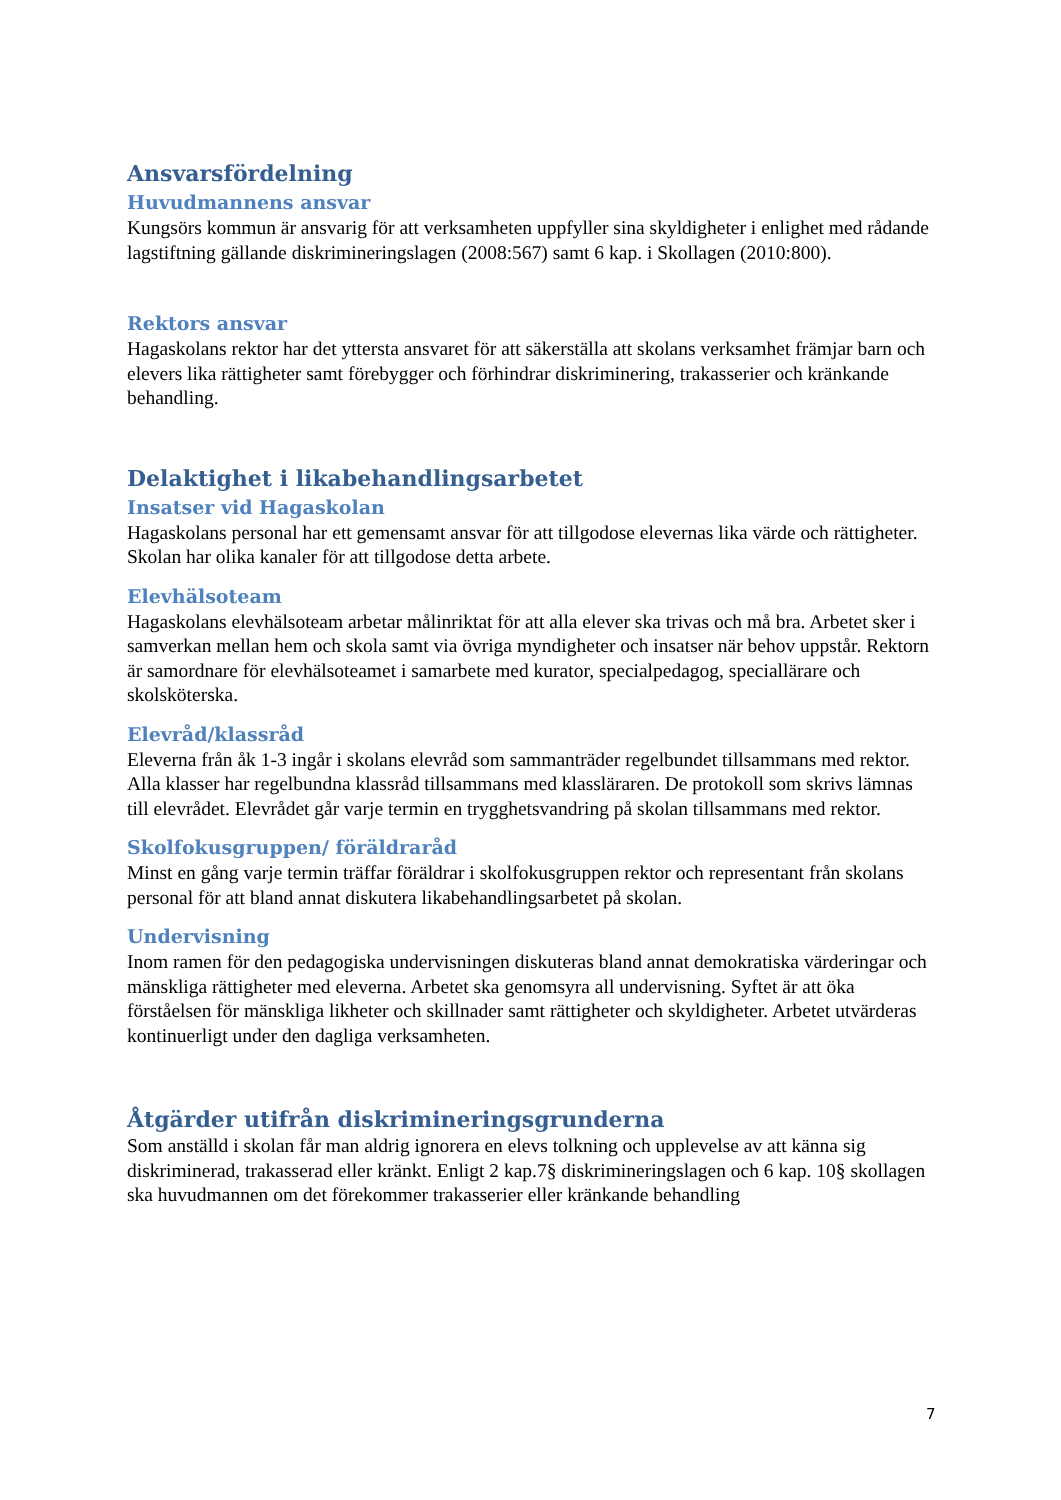Ansvarsfördelning
Huvudmannens ansvar
Kungsörs kommun är ansvarig för att verksamheten uppfyller sina skyldigheter i enlighet med rådande lagstiftning gällande diskrimineringslagen (2008:567) samt 6 kap. i Skollagen (2010:800).
Rektors ansvar
Hagaskolans rektor har det yttersta ansvaret för att säkerställa att skolans verksamhet främjar barn och elevers lika rättigheter samt förebygger och förhindrar diskriminering, trakasserier och kränkande behandling.
Delaktighet i likabehandlingsarbetet
Insatser vid Hagaskolan
Hagaskolans personal har ett gemensamt ansvar för att tillgodose elevernas lika värde och rättigheter. Skolan har olika kanaler för att tillgodose detta arbete.
Elevhälsoteam
Hagaskolans elevhälsoteam arbetar målinriktat för att alla elever ska trivas och må bra. Arbetet sker i samverkan mellan hem och skola samt via övriga myndigheter och insatser när behov uppstår. Rektorn är samordnare för elevhälsoteamet i samarbete med kurator, specialpedagog, speciallärare och skolsköterska.
Elevråd/klassråd
Eleverna från åk 1-3 ingår i skolans elevråd som sammanträder regelbundet tillsammans med rektor. Alla klasser har regelbundna klassråd tillsammans med klassläraren. De protokoll som skrivs lämnas till elevrådet. Elevrådet går varje termin en trygghetsvandring på skolan tillsammans med rektor.
Skolfokusgruppen/ föräldraråd
Minst en gång varje termin träffar föräldrar i skolfokusgruppen rektor och representant från skolans personal för att bland annat diskutera likabehandlingsarbetet på skolan.
Undervisning
Inom ramen för den pedagogiska undervisningen diskuteras bland annat demokratiska värderingar och mänskliga rättigheter med eleverna. Arbetet ska genomsyra all undervisning. Syftet är att öka förståelsen för mänskliga likheter och skillnader samt rättigheter och skyldigheter. Arbetet utvärderas kontinuerligt under den dagliga verksamheten.
Åtgärder utifrån diskrimineringsgrunderna
Som anställd i skolan får man aldrig ignorera en elevs tolkning och upplevelse av att känna sig diskriminerad, trakasserad eller kränkt. Enligt 2 kap.7§ diskrimineringslagen och 6 kap. 10§ skollagen ska huvudmannen om det förekommer trakasserier eller kränkande behandling
7